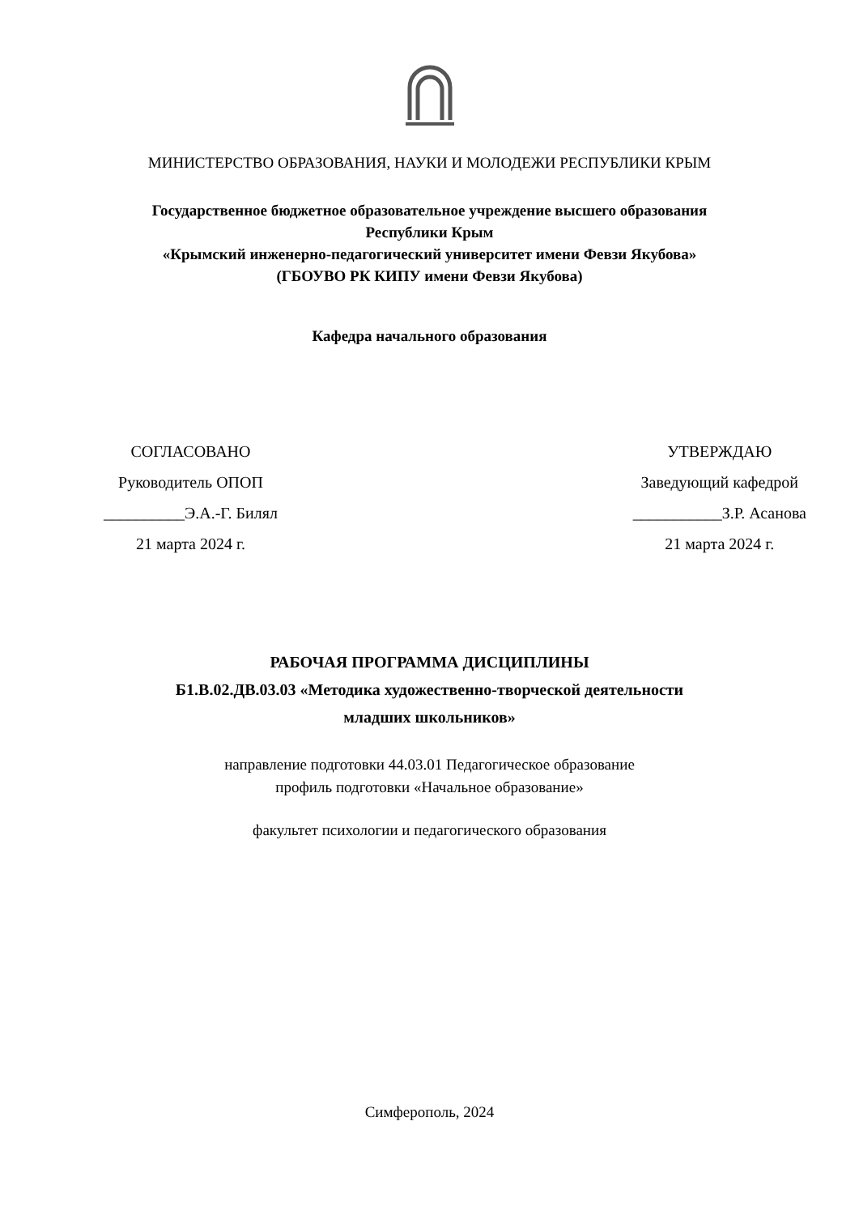МИНИСТЕРСТВО ОБРАЗОВАНИЯ, НАУКИ И МОЛОДЕЖИ РЕСПУБЛИКИ КРЫМ
Государственное бюджетное образовательное учреждение высшего образования
Республики Крым
«Крымский инженерно-педагогический университет имени Февзи Якубова»
(ГБОУВО РК КИПУ имени Февзи Якубова)
Кафедра начального образования
СОГЛАСОВАНО
Руководитель ОПОП
__________Э.А.-Г. Билял
21 марта 2024 г.
УТВЕРЖДАЮ
Заведующий кафедрой
___________З.Р. Асанова
21 марта 2024 г.
РАБОЧАЯ ПРОГРАММА ДИСЦИПЛИНЫ
Б1.В.02.ДВ.03.03 «Методика художественно-творческой деятельности
младших школьников»
направление подготовки 44.03.01 Педагогическое образование
профиль подготовки «Начальное образование»
факультет психологии и педагогического образования
Симферополь, 2024